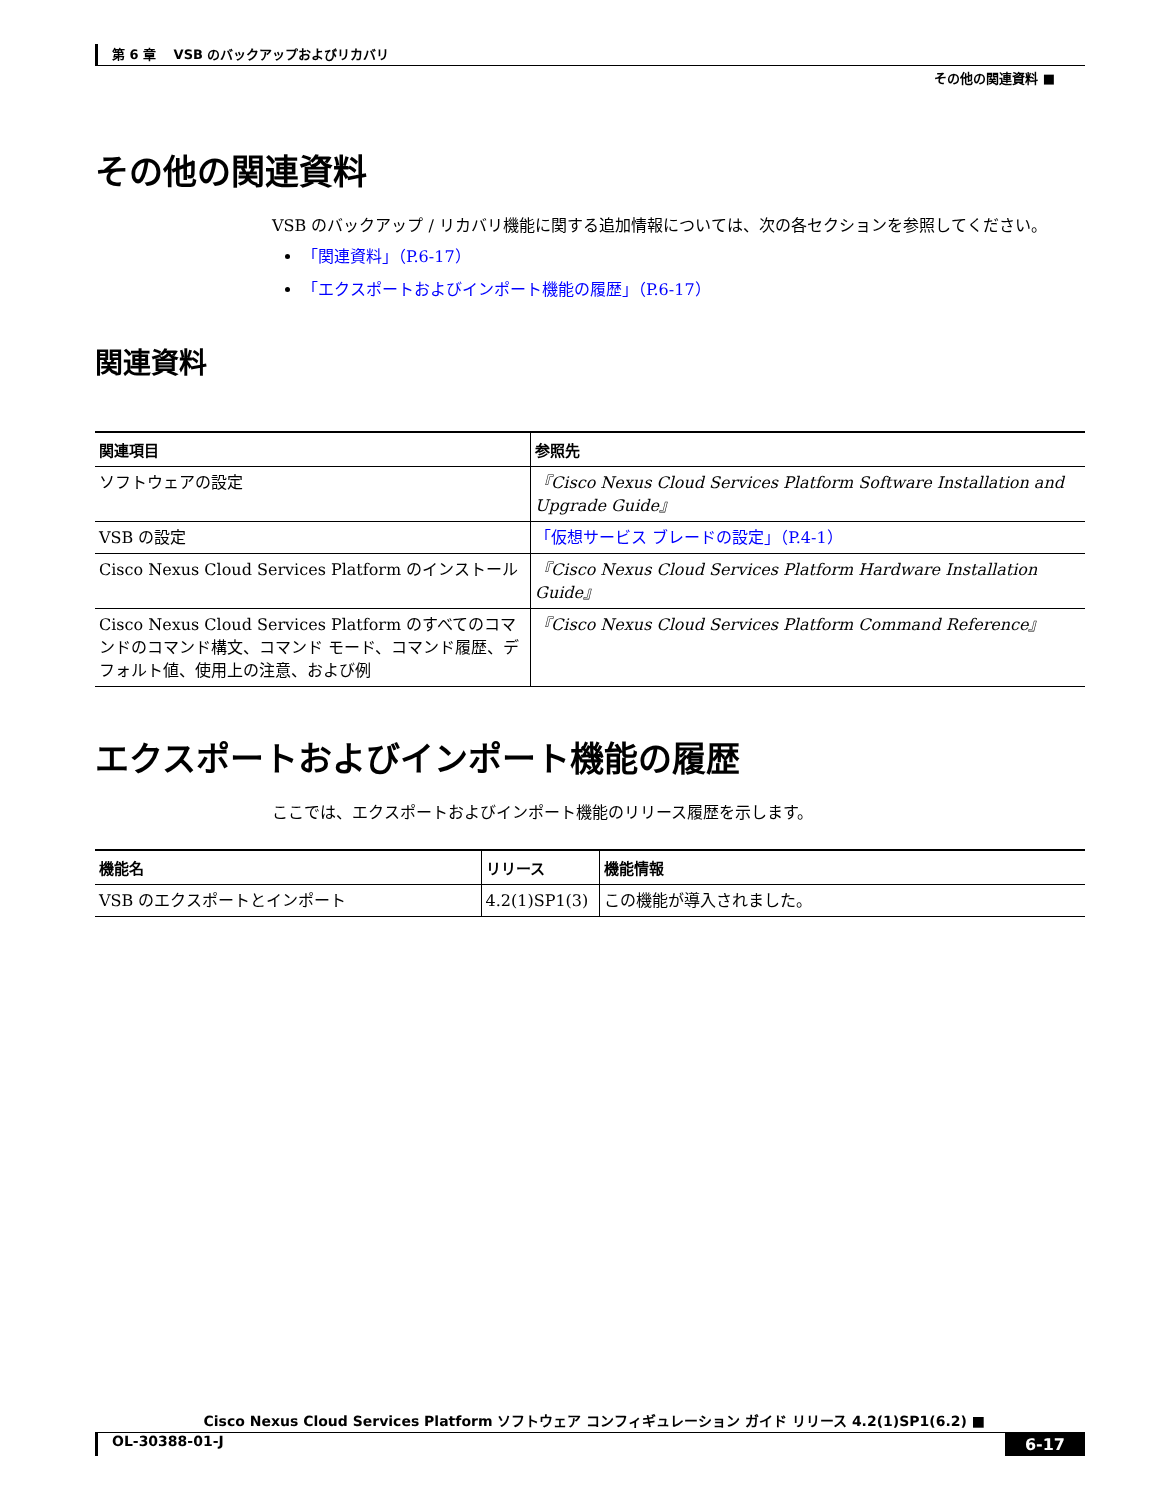第 6 章　 VSB のバックアップおよびリカバリ
その他の関連資料 ■
その他の関連資料
VSB のバックアップ / リカバリ機能に関する追加情報については、次の各セクションを参照してください。
「関連資料」（P.6-17）
「エクスポートおよびインポート機能の履歴」（P.6-17）
関連資料
| 関連項目 | 参照先 |
| --- | --- |
| ソフトウェアの設定 | 『Cisco Nexus Cloud Services Platform Software Installation and Upgrade Guide』 |
| VSB の設定 | 「仮想サービス ブレードの設定」（P.4-1） |
| Cisco Nexus Cloud Services Platform のインストール | 『Cisco Nexus Cloud Services Platform Hardware Installation Guide』 |
| Cisco Nexus Cloud Services Platform のすべてのコマンドのコマンド構文、コマンド モード、コマンド履歴、デフォルト値、使用上の注意、および例 | 『Cisco Nexus Cloud Services Platform Command Reference』 |
エクスポートおよびインポート機能の履歴
ここでは、エクスポートおよびインポート機能のリリース履歴を示します。
| 機能名 | リリース | 機能情報 |
| --- | --- | --- |
| VSB のエクスポートとインポート | 4.2(1)SP1(3) | この機能が導入されました。 |
Cisco Nexus Cloud Services Platform ソフトウェア コンフィギュレーション ガイド リリース 4.2(1)SP1(6.2) ■
OL-30388-01-J 6-17